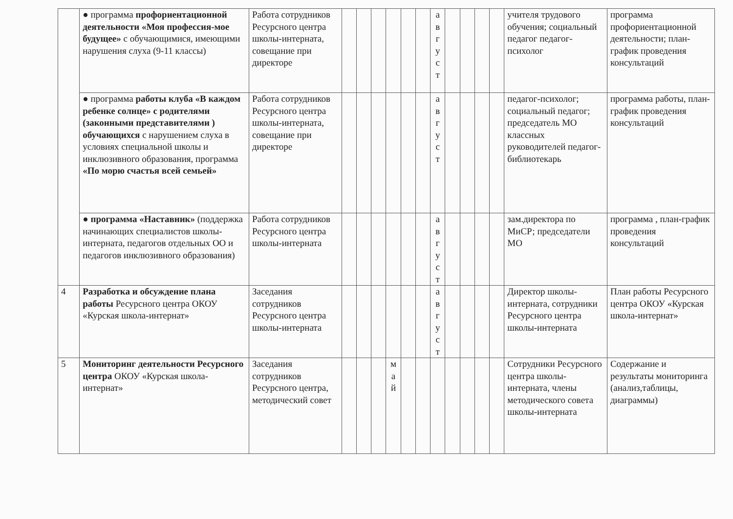| | ● программа профориентационной деятельности «Моя профессия-мое будущее» с обучающимися, имеющими нарушения слуха (9-11 классы) | Работа сотрудников Ресурсного центра школы-интерната, совещание при директоре | | | | | | | а в г у с т | | | | | учителя трудового обучения; социальный педагог педагог-психолог | программа профориентационной деятельности; план-график проведения консультаций |
| | ● программа работы клуба «В каждом ребенке солнце» с родителями (законными представителями ) обучающихся с нарушением слуха в условиях специальной школы и инклюзивного образования, программа «По морю счастья всей семьей» | Работа сотрудников Ресурсного центра школы-интерната, совещание при директоре | | | | | | | а в г у с т | | | | | педагог-психолог; социальный педагог; председатель МО классных руководителей педагог-библиотекарь | программа работы, план-график проведения консультаций |
| | ● программа «Наставник» (поддержка начинающих специалистов школы-интерната, педагогов отдельных ОО и педагогов инклюзивного образования) | Работа сотрудников Ресурсного центра школы-интерната | | | | | | | а в г у с т | | | | | зам.директора по МиСР; председатели МО | программа , план-график проведения консультаций |
| 4 | Разработка и обсуждение плана работы Ресурсного центра ОКОУ «Курская школа-интернат» | Заседания сотрудников Ресурсного центра школы-интерната | | | | | | | а в г у с т | | | | | Директор школы-интерната, сотрудники Ресурсного центра школы-интерната | План работы Ресурсного центра ОКОУ «Курская школа-интернат» |
| 5 | Мониторинг деятельности Ресурсного центра ОКОУ «Курская школа-интернат» | Заседания сотрудников Ресурсного центра, методический совет | | | | м а й | | | | | | | | Сотрудники Ресурсного центра школы-интерната, члены методического совета школы-интерната | Содержание и результаты мониторинга (анализ,таблицы, диаграммы) |